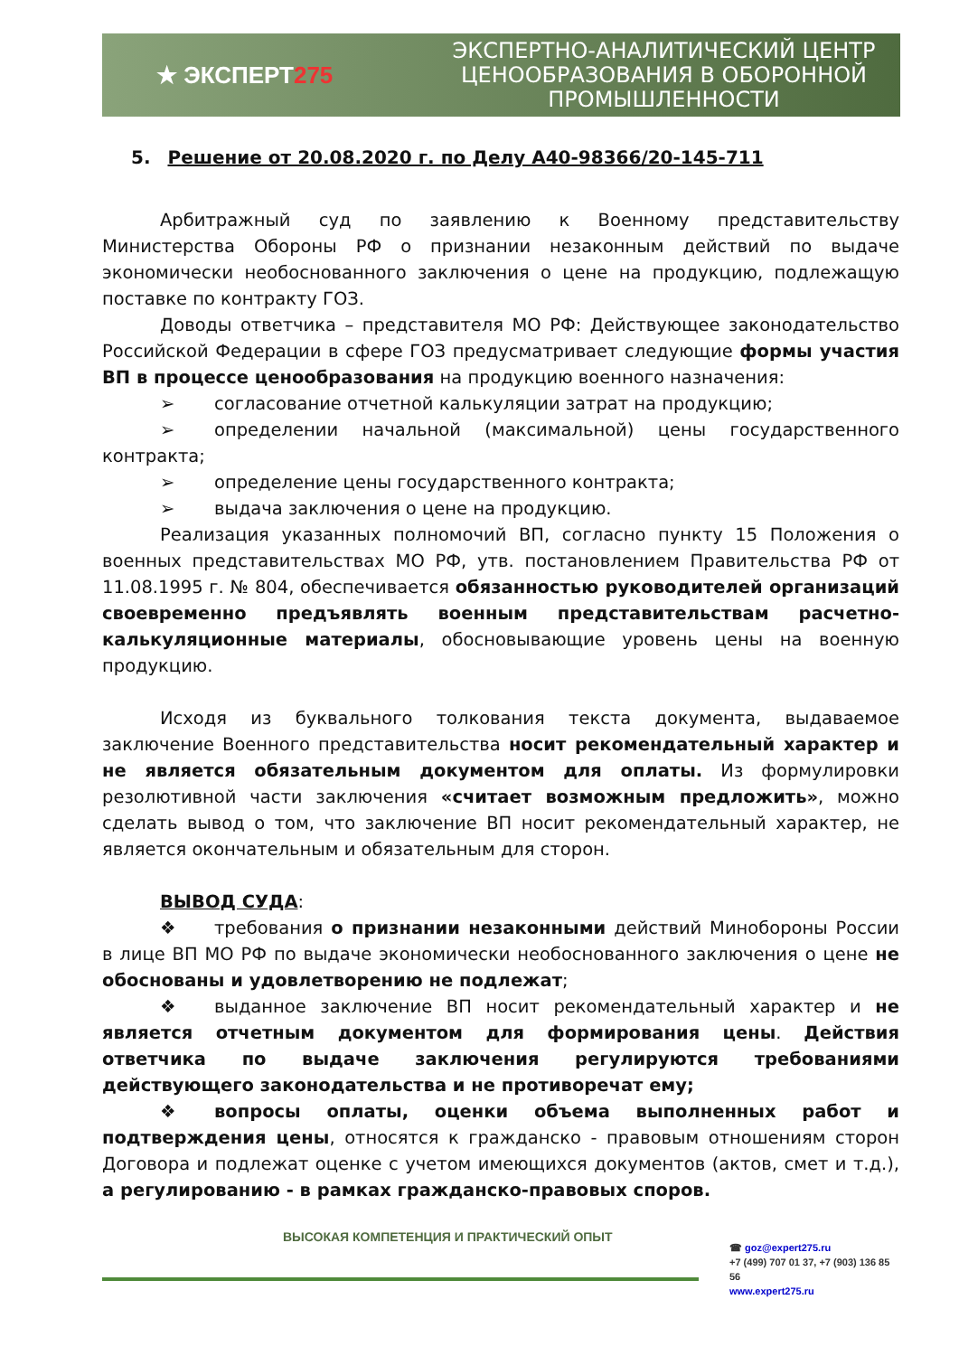★ ЭКСПЕРТ275
ЭКСПЕРТНО-АНАЛИТИЧЕСКИЙ ЦЕНТР
ЦЕНООБРАЗОВАНИЯ В ОБОРОННОЙ
ПРОМЫШЛЕННОСТИ
5. Решение от 20.08.2020 г. по Делу А40-98366/20-145-711
Арбитражный суд по заявлению к Военному представительству Министерства Обороны РФ о признании незаконным действий по выдаче экономически необоснованного заключения о цене на продукцию, подлежащую поставке по контракту ГОЗ.
Доводы ответчика – представителя МО РФ: Действующее законодательство Российской Федерации в сфере ГОЗ предусматривает следующие формы участия ВП в процессе ценообразования на продукцию военного назначения:
➢ согласование отчетной калькуляции затрат на продукцию;
➢ определении начальной (максимальной) цены государственного контракта;
➢ определение цены государственного контракта;
➢ выдача заключения о цене на продукцию.
Реализация указанных полномочий ВП, согласно пункту 15 Положения о военных представительствах МО РФ, утв. постановлением Правительства РФ от 11.08.1995 г. № 804, обеспечивается обязанностью руководителей организаций своевременно предъявлять военным представительствам расчетно-калькуляционные материалы, обосновывающие уровень цены на военную продукцию.
Исходя из буквального толкования текста документа, выдаваемое заключение Военного представительства носит рекомендательный характер и не является обязательным документом для оплаты. Из формулировки резолютивной части заключения «считает возможным предложить», можно сделать вывод о том, что заключение ВП носит рекомендательный характер, не является окончательным и обязательным для сторон.
ВЫВОД СУДА:
❖ требования о признании незаконными действий Минобороны России в лице ВП МО РФ по выдаче экономически необоснованного заключения о цене не обоснованы и удовлетворению не подлежат;
❖ выданное заключение ВП носит рекомендательный характер и не является отчетным документом для формирования цены. Действия ответчика по выдаче заключения регулируются требованиями действующего законодательства и не противоречат ему;
❖ вопросы оплаты, оценки объема выполненных работ и подтверждения цены, относятся к гражданско - правовым отношениям сторон Договора и подлежат оценке с учетом имеющихся документов (актов, смет и т.д.), а регулированию - в рамках гражданско-правовых споров.
ВЫСОКАЯ КОМПЕТЕНЦИЯ И ПРАКТИЧЕСКИЙ ОПЫТ
☎ goz@expert275.ru
+7 (499) 707 01 37, +7 (903) 136 85 56
www.expert275.ru